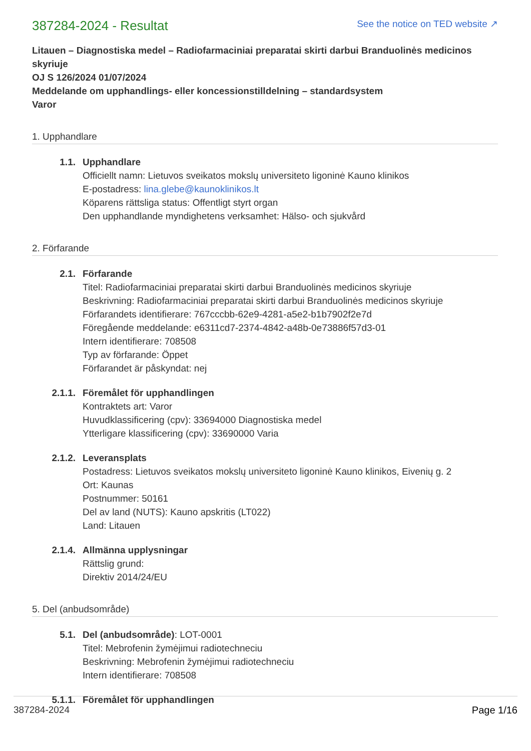387284-2024 - Resultat
See the notice on TED website ↗
Litauen – Diagnostiska medel – Radiofarmaciniai preparatai skirti darbui Branduolinės medicinos skyriuje
OJ S 126/2024 01/07/2024
Meddelande om upphandlings- eller koncessionstilldelning – standardsystem
Varor
1. Upphandlare
1.1. Upphandlare
Officiellt namn: Lietuvos sveikatos mokslų universiteto ligoninė Kauno klinikos
E-postadress: lina.glebe@kaunoklinikos.lt
Köparens rättsliga status: Offentligt styrt organ
Den upphandlande myndighetens verksamhet: Hälso- och sjukvård
2. Förfarande
2.1. Förfarande
Titel: Radiofarmaciniai preparatai skirti darbui Branduolinės medicinos skyriuje
Beskrivning: Radiofarmaciniai preparatai skirti darbui Branduolinės medicinos skyriuje
Förfarandets identifierare: 767cccbb-62e9-4281-a5e2-b1b7902f2e7d
Föregående meddelande: e6311cd7-2374-4842-a48b-0e73886f57d3-01
Intern identifierare: 708508
Typ av förfarande: Öppet
Förfarandet är påskyndat: nej
2.1.1. Föremålet för upphandlingen
Kontraktets art: Varor
Huvudklassificering (cpv): 33694000 Diagnostiska medel
Ytterligare klassificering (cpv): 33690000 Varia
2.1.2. Leveransplats
Postadress: Lietuvos sveikatos mokslų universiteto ligoninė Kauno klinikos, Eivenių g. 2
Ort: Kaunas
Postnummer: 50161
Del av land (NUTS): Kauno apskritis (LT022)
Land: Litauen
2.1.4. Allmänna upplysningar
Rättslig grund:
Direktiv 2014/24/EU
5. Del (anbudsområde)
5.1. Del (anbudsområde): LOT-0001
Titel: Mebrofenin žymėjimui radiotechneciu
Beskrivning: Mebrofenin žymėjimui radiotechneciu
Intern identifierare: 708508
5.1.1. Föremålet för upphandlingen
387284-2024 Page 1/16